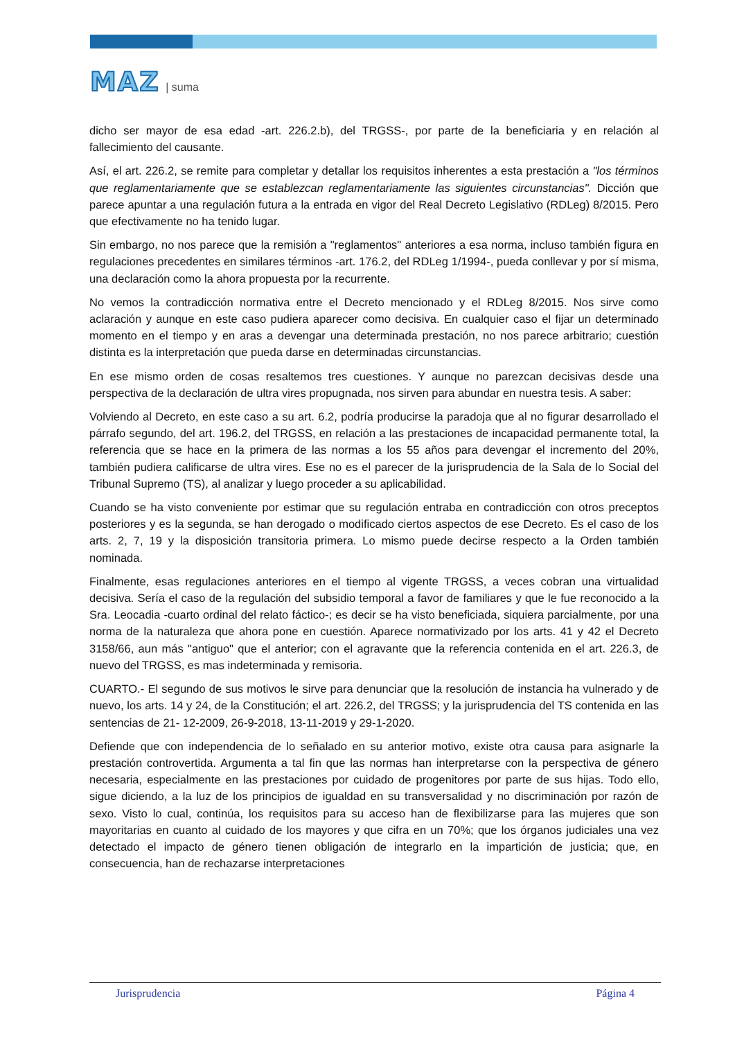MAZ | suma
dicho ser mayor de esa edad -art. 226.2.b), del TRGSS-, por parte de la beneficiaria y en relación al fallecimiento del causante.
Así, el art. 226.2, se remite para completar y detallar los requisitos inherentes a esta prestación a "los términos que reglamentariamente que se establezcan reglamentariamente las siguientes circunstancias". Dicción que parece apuntar a una regulación futura a la entrada en vigor del Real Decreto Legislativo (RDLeg) 8/2015. Pero que efectivamente no ha tenido lugar.
Sin embargo, no nos parece que la remisión a "reglamentos" anteriores a esa norma, incluso también figura en regulaciones precedentes en similares términos -art. 176.2, del RDLeg 1/1994-, pueda conllevar y por sí misma, una declaración como la ahora propuesta por la recurrente.
No vemos la contradicción normativa entre el Decreto mencionado y el RDLeg 8/2015. Nos sirve como aclaración y aunque en este caso pudiera aparecer como decisiva. En cualquier caso el fijar un determinado momento en el tiempo y en aras a devengar una determinada prestación, no nos parece arbitrario; cuestión distinta es la interpretación que pueda darse en determinadas circunstancias.
En ese mismo orden de cosas resaltemos tres cuestiones. Y aunque no parezcan decisivas desde una perspectiva de la declaración de ultra vires propugnada, nos sirven para abundar en nuestra tesis. A saber:
Volviendo al Decreto, en este caso a su art. 6.2, podría producirse la paradoja que al no figurar desarrollado el párrafo segundo, del art. 196.2, del TRGSS, en relación a las prestaciones de incapacidad permanente total, la referencia que se hace en la primera de las normas a los 55 años para devengar el incremento del 20%, también pudiera calificarse de ultra vires. Ese no es el parecer de la jurisprudencia de la Sala de lo Social del Tribunal Supremo (TS), al analizar y luego proceder a su aplicabilidad.
Cuando se ha visto conveniente por estimar que su regulación entraba en contradicción con otros preceptos posteriores y es la segunda, se han derogado o modificado ciertos aspectos de ese Decreto. Es el caso de los arts. 2, 7, 19 y la disposición transitoria primera. Lo mismo puede decirse respecto a la Orden también nominada.
Finalmente, esas regulaciones anteriores en el tiempo al vigente TRGSS, a veces cobran una virtualidad decisiva. Sería el caso de la regulación del subsidio temporal a favor de familiares y que le fue reconocido a la Sra. Leocadia -cuarto ordinal del relato fáctico-; es decir se ha visto beneficiada, siquiera parcialmente, por una norma de la naturaleza que ahora pone en cuestión. Aparece normativizado por los arts. 41 y 42 el Decreto 3158/66, aun más "antiguo" que el anterior; con el agravante que la referencia contenida en el art. 226.3, de nuevo del TRGSS, es mas indeterminada y remisoria.
CUARTO.- El segundo de sus motivos le sirve para denunciar que la resolución de instancia ha vulnerado y de nuevo, los arts. 14 y 24, de la Constitución; el art. 226.2, del TRGSS; y la jurisprudencia del TS contenida en las sentencias de 21- 12-2009, 26-9-2018, 13-11-2019 y 29-1-2020.
Defiende que con independencia de lo señalado en su anterior motivo, existe otra causa para asignarle la prestación controvertida. Argumenta a tal fin que las normas han interpretarse con la perspectiva de género necesaria, especialmente en las prestaciones por cuidado de progenitores por parte de sus hijas. Todo ello, sigue diciendo, a la luz de los principios de igualdad en su transversalidad y no discriminación por razón de sexo. Visto lo cual, continúa, los requisitos para su acceso han de flexibilizarse para las mujeres que son mayoritarias en cuanto al cuidado de los mayores y que cifra en un 70%; que los órganos judiciales una vez detectado el impacto de género tienen obligación de integrarlo en la impartición de justicia; que, en consecuencia, han de rechazarse interpretaciones
Jurisprudencia Página 4